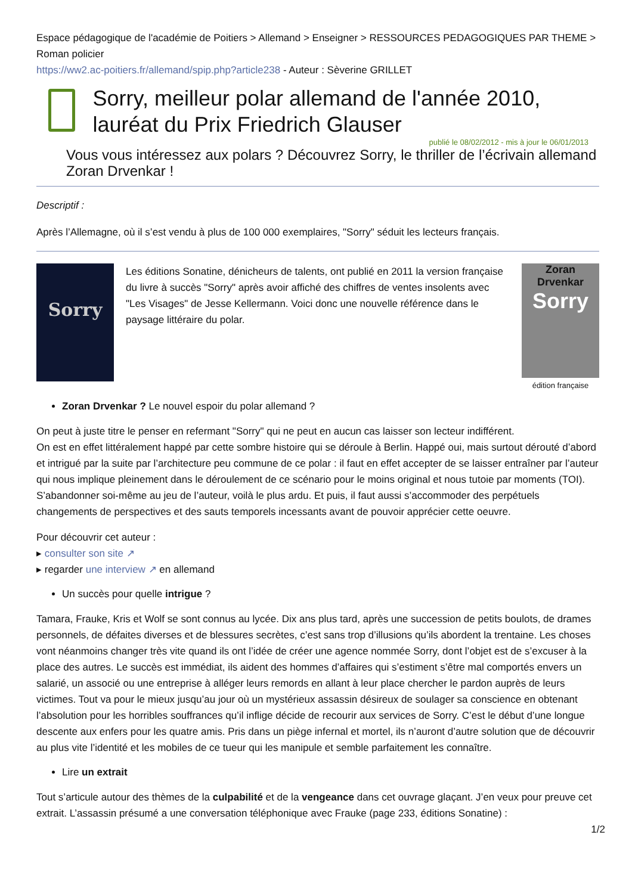Espace pédagogique de l'académie de Poitiers > Allemand > Enseigner > RESSOURCES PEDAGOGIQUES PAR THEME > Roman policier
https://ww2.ac-poitiers.fr/allemand/spip.php?article238 - Auteur : Sèverine GRILLET
Sorry, meilleur polar allemand de l'année 2010, lauréat du Prix Friedrich Glauser
publié le 08/02/2012 - mis à jour le 06/01/2013
Vous vous intéressez aux polars ? Découvrez Sorry, le thriller de l’écrivain allemand Zoran Drvenkar !
Descriptif :
Après l’Allemagne, où il s’est vendu à plus de 100 000 exemplaires, "Sorry" séduit les lecteurs français.
Sorry
Les éditions Sonatine, dénicheurs de talents, ont publié en 2011 la version française du livre à succès "Sorry" après avoir affiché des chiffres de ventes insolents avec "Les Visages" de Jesse Kellermann. Voici donc une nouvelle référence dans le paysage littéraire du polar.
Zoran Drvenkar
Sorry
édition française
Zoran Drvenkar ? Le nouvel espoir du polar allemand ?
On peut à juste titre le penser en refermant "Sorry" qui ne peut en aucun cas laisser son lecteur indifférent.
On est en effet littéralement happé par cette sombre histoire qui se déroule à Berlin. Happé oui, mais surtout dérouté d’abord et intrigué par la suite par l’architecture peu commune de ce polar : il faut en effet accepter de se laisser entraîner par l’auteur qui nous implique pleinement dans le déroulement de ce scénario pour le moins original et nous tutoie par moments (TOI).
S’abandonner soi-même au jeu de l’auteur, voilà le plus ardu. Et puis, il faut aussi s’accommoder des perpétuels changements de perspectives et des sauts temporels incessants avant de pouvoir apprécier cette oeuvre.
Pour découvrir cet auteur :
▸ consulter son site ↗
▸ regarder une interview ↗ en allemand
Un succès pour quelle intrigue ?
Tamara, Frauke, Kris et Wolf se sont connus au lycée. Dix ans plus tard, après une succession de petits boulots, de drames personnels, de défaites diverses et de blessures secrètes, c’est sans trop d’illusions qu’ils abordent la trentaine. Les choses vont néanmoins changer très vite quand ils ont l’idée de créer une agence nommée Sorry, dont l’objet est de s’excuser à la place des autres. Le succès est immédiat, ils aident des hommes d’affaires qui s’estiment s’être mal comportés envers un salarié, un associé ou une entreprise à alléger leurs remords en allant à leur place chercher le pardon auprès de leurs victimes. Tout va pour le mieux jusqu’au jour où un mystérieux assassin désireux de soulager sa conscience en obtenant l’absolution pour les horribles souffrances qu’il inflige décide de recourir aux services de Sorry. C’est le début d’une longue descente aux enfers pour les quatre amis. Pris dans un piège infernal et mortel, ils n’auront d’autre solution que de découvrir au plus vite l’identité et les mobiles de ce tueur qui les manipule et semble parfaitement les connaître.
Lire un extrait
Tout s’articule autour des thèmes de la culpabilité et de la vengeance dans cet ouvrage glaçant. J’en veux pour preuve cet extrait. L’assassin présumé a une conversation téléphonique avec Frauke (page 233, éditions Sonatine) :
1/2